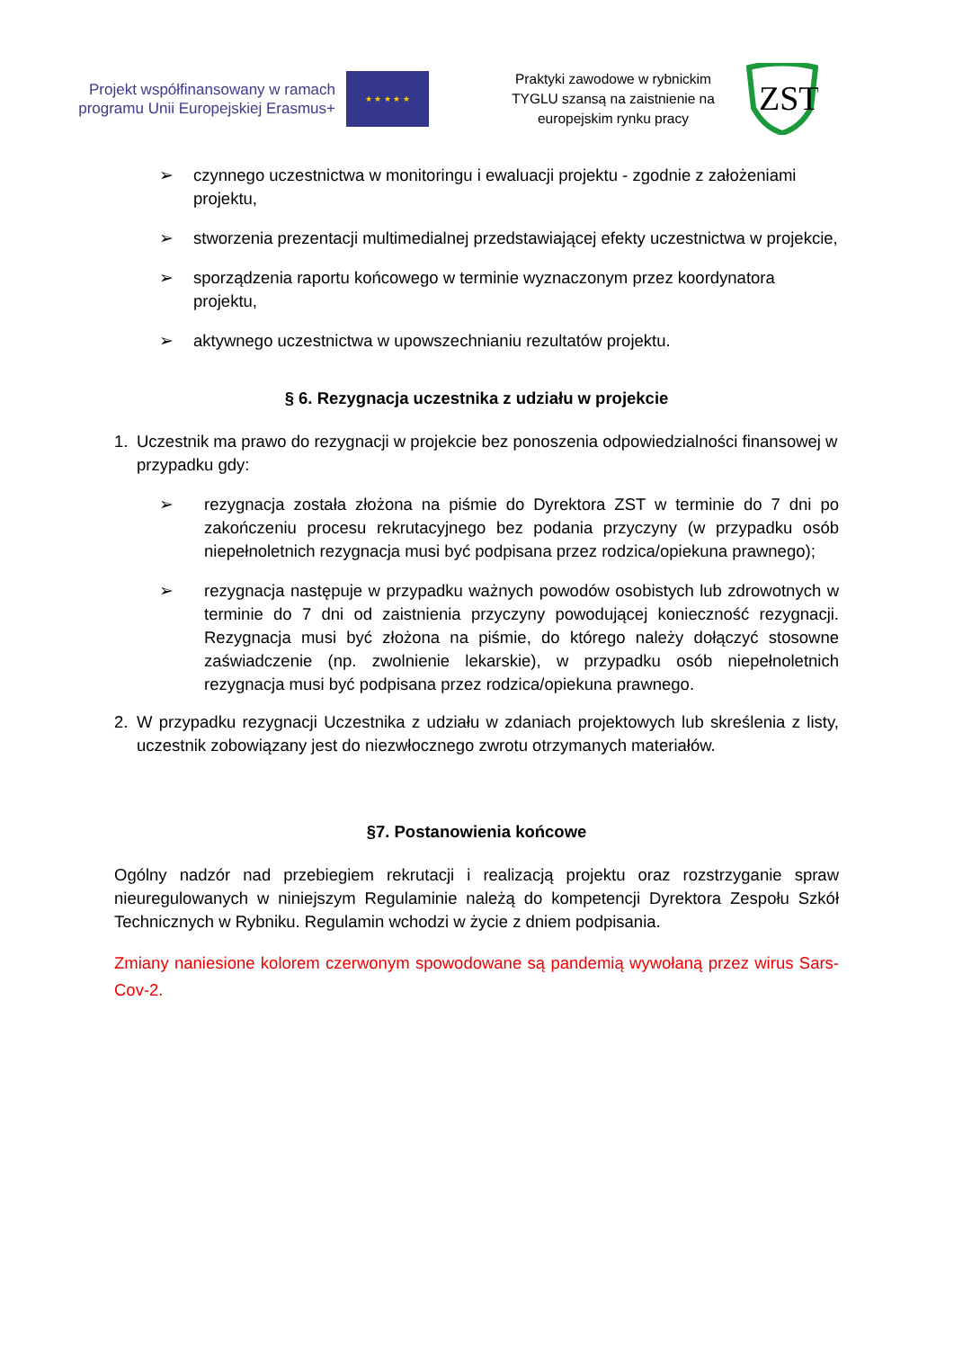Projekt współfinansowany w ramach programu Unii Europejskiej Erasmus+
★ ★ ★ ★ ★
Praktyki zawodowe w rybnickim TYGLU szansą na zaistnienie na europejskim rynku pracy
ZST
➢ czynnego uczestnictwa w monitoringu i ewaluacji projektu - zgodnie z założeniami projektu,
➢ stworzenia prezentacji multimedialnej przedstawiającej efekty uczestnictwa w projekcie,
➢ sporządzenia raportu końcowego w terminie wyznaczonym przez koordynatora projektu,
➢ aktywnego uczestnictwa w upowszechnianiu rezultatów projektu.
§ 6. Rezygnacja uczestnika z udziału w projekcie
1. Uczestnik ma prawo do rezygnacji w projekcie bez ponoszenia odpowiedzialności finansowej w przypadku gdy:
➢ rezygnacja została złożona na piśmie do Dyrektora ZST w terminie do 7 dni po zakończeniu procesu rekrutacyjnego bez podania przyczyny (w przypadku osób niepełnoletnich rezygnacja musi być podpisana przez rodzica/opiekuna prawnego);
➢ rezygnacja następuje w przypadku ważnych powodów osobistych lub zdrowotnych w terminie do 7 dni od zaistnienia przyczyny powodującej konieczność rezygnacji. Rezygnacja musi być złożona na piśmie, do którego należy dołączyć stosowne zaświadczenie (np. zwolnienie lekarskie), w przypadku osób niepełnoletnich rezygnacja musi być podpisana przez rodzica/opiekuna prawnego.
2. W przypadku rezygnacji Uczestnika z udziału w zdaniach projektowych lub skreślenia z listy, uczestnik zobowiązany jest do niezwłocznego zwrotu otrzymanych materiałów.
§7. Postanowienia końcowe
Ogólny nadzór nad przebiegiem rekrutacji i realizacją projektu oraz rozstrzyganie spraw nieuregulowanych w niniejszym Regulaminie należą do kompetencji Dyrektora Zespołu Szkół Technicznych w Rybniku. Regulamin wchodzi w życie z dniem podpisania.
Zmiany naniesione kolorem czerwonym spowodowane są pandemią wywołaną przez wirus Sars-Cov-2.